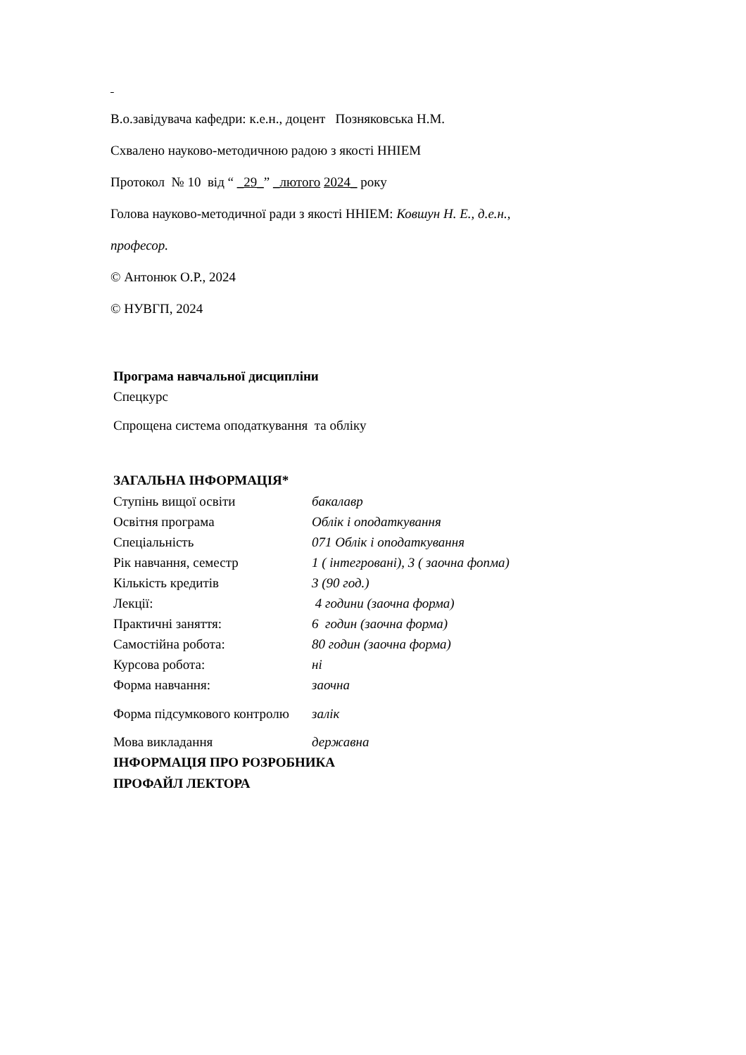В.о.завідувача кафедри: к.е.н., доцент Позняковська Н.М.
Схвалено науково-методичною радою з якості ННІЕМ
Протокол № 10 від “ _29_” _лютого 2024_ року
Голова науково-методичної ради з якості ННІЕМ: Ковшун Н. Е., д.е.н.,
професор.
© Антонюк О.Р., 2024
© НУВГП, 2024
Програма навчальної дисципліни
Спецкурс
Спрощена система оподаткування та обліку
ЗАГАЛЬНА ІНФОРМАЦІЯ*
| Ступінь вищої освіти | бакалавр |
| Освітня програма | Облік і оподаткування |
| Спеціальність | 071 Облік і оподаткування |
| Рік навчання, семестр | 1 ( інтегровані), 3 ( заочна фопма) |
| Кількість кредитів | 3 (90 год.) |
| Лекції: | 4 години (заочна форма) |
| Практичні заняття: | 6 годин (заочна форма) |
| Самостійна робота: | 80 годин (заочна форма) |
| Курсова робота: | ні |
| Форма навчання: | заочна |
| Форма підсумкового контролю | залік |
| Мова викладання | державна |
ІНФОРМАЦІЯ ПРО РОЗРОБНИКА
ПРОФАЙЛ ЛЕКТОРА